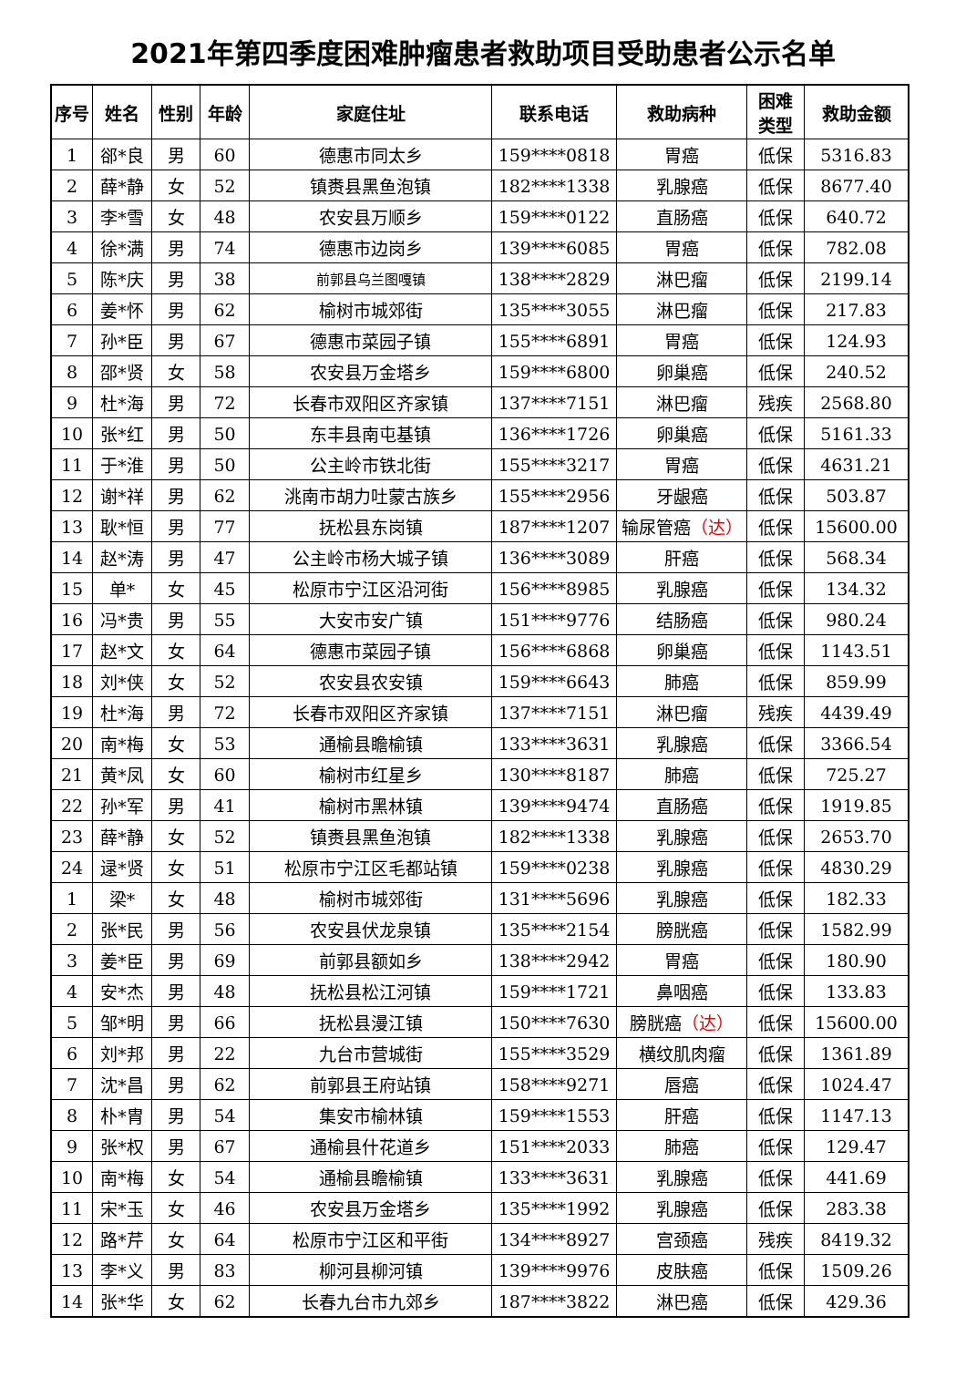2021年第四季度困难肿瘤患者救助项目受助患者公示名单
| 序号 | 姓名 | 性别 | 年龄 | 家庭住址 | 联系电话 | 救助病种 | 困难 类型 | 救助金额 |
| --- | --- | --- | --- | --- | --- | --- | --- | --- |
| 1 | 郤*良 | 男 | 60 | 德惠市同太乡 | 159****0818 | 胃癌 | 低保 | 5316.83 |
| 2 | 薛*静 | 女 | 52 | 镇赉县黑鱼泡镇 | 182****1338 | 乳腺癌 | 低保 | 8677.40 |
| 3 | 李*雪 | 女 | 48 | 农安县万顺乡 | 159****0122 | 直肠癌 | 低保 | 640.72 |
| 4 | 徐*满 | 男 | 74 | 德惠市边岗乡 | 139****6085 | 胃癌 | 低保 | 782.08 |
| 5 | 陈*庆 | 男 | 38 | 前郭县乌兰图嘎镇 | 138****2829 | 淋巴瘤 | 低保 | 2199.14 |
| 6 | 姜*怀 | 男 | 62 | 榆树市城郊街 | 135****3055 | 淋巴瘤 | 低保 | 217.83 |
| 7 | 孙*臣 | 男 | 67 | 德惠市菜园子镇 | 155****6891 | 胃癌 | 低保 | 124.93 |
| 8 | 邵*贤 | 女 | 58 | 农安县万金塔乡 | 159****6800 | 卵巢癌 | 低保 | 240.52 |
| 9 | 杜*海 | 男 | 72 | 长春市双阳区齐家镇 | 137****7151 | 淋巴瘤 | 残疾 | 2568.80 |
| 10 | 张*红 | 男 | 50 | 东丰县南屯基镇 | 136****1726 | 卵巢癌 | 低保 | 5161.33 |
| 11 | 于*淮 | 男 | 50 | 公主岭市铁北街 | 155****3217 | 胃癌 | 低保 | 4631.21 |
| 12 | 谢*祥 | 男 | 62 | 洮南市胡力吐蒙古族乡 | 155****2956 | 牙龈癌 | 低保 | 503.87 |
| 13 | 耿*恒 | 男 | 77 | 抚松县东岗镇 | 187****1207 | 输尿管癌 （达） | 低保 | 15600.00 |
| 14 | 赵*涛 | 男 | 47 | 公主岭市杨大城子镇 | 136****3089 | 肝癌 | 低保 | 568.34 |
| 15 | 单* | 女 | 45 | 松原市宁江区沿河街 | 156****8985 | 乳腺癌 | 低保 | 134.32 |
| 16 | 冯*贵 | 男 | 55 | 大安市安广镇 | 151****9776 | 结肠癌 | 低保 | 980.24 |
| 17 | 赵*文 | 女 | 64 | 德惠市菜园子镇 | 156****6868 | 卵巢癌 | 低保 | 1143.51 |
| 18 | 刘*侠 | 女 | 52 | 农安县农安镇 | 159****6643 | 肺癌 | 低保 | 859.99 |
| 19 | 杜*海 | 男 | 72 | 长春市双阳区齐家镇 | 137****7151 | 淋巴瘤 | 残疾 | 4439.49 |
| 20 | 南*梅 | 女 | 53 | 通榆县瞻榆镇 | 133****3631 | 乳腺癌 | 低保 | 3366.54 |
| 21 | 黄*凤 | 女 | 60 | 榆树市红星乡 | 130****8187 | 肺癌 | 低保 | 725.27 |
| 22 | 孙*军 | 男 | 41 | 榆树市黑林镇 | 139****9474 | 直肠癌 | 低保 | 1919.85 |
| 23 | 薛*静 | 女 | 52 | 镇赉县黑鱼泡镇 | 182****1338 | 乳腺癌 | 低保 | 2653.70 |
| 24 | 逯*贤 | 女 | 51 | 松原市宁江区毛都站镇 | 159****0238 | 乳腺癌 | 低保 | 4830.29 |
| 1 | 梁* | 女 | 48 | 榆树市城郊街 | 131****5696 | 乳腺癌 | 低保 | 182.33 |
| 2 | 张*民 | 男 | 56 | 农安县伏龙泉镇 | 135****2154 | 膀胱癌 | 低保 | 1582.99 |
| 3 | 姜*臣 | 男 | 69 | 前郭县额如乡 | 138****2942 | 胃癌 | 低保 | 180.90 |
| 4 | 安*杰 | 男 | 48 | 抚松县松江河镇 | 159****1721 | 鼻咽癌 | 低保 | 133.83 |
| 5 | 邹*明 | 男 | 66 | 抚松县漫江镇 | 150****7630 | 膀胱癌 （达） | 低保 | 15600.00 |
| 6 | 刘*邦 | 男 | 22 | 九台市营城街 | 155****3529 | 横纹肌肉瘤 | 低保 | 1361.89 |
| 7 | 沈*昌 | 男 | 62 | 前郭县王府站镇 | 158****9271 | 唇癌 | 低保 | 1024.47 |
| 8 | 朴*胄 | 男 | 54 | 集安市榆林镇 | 159****1553 | 肝癌 | 低保 | 1147.13 |
| 9 | 张*权 | 男 | 67 | 通榆县什花道乡 | 151****2033 | 肺癌 | 低保 | 129.47 |
| 10 | 南*梅 | 女 | 54 | 通榆县瞻榆镇 | 133****3631 | 乳腺癌 | 低保 | 441.69 |
| 11 | 宋*玉 | 女 | 46 | 农安县万金塔乡 | 135****1992 | 乳腺癌 | 低保 | 283.38 |
| 12 | 路*芹 | 女 | 64 | 松原市宁江区和平街 | 134****8927 | 宫颈癌 | 残疾 | 8419.32 |
| 13 | 李*义 | 男 | 83 | 柳河县柳河镇 | 139****9976 | 皮肤癌 | 低保 | 1509.26 |
| 14 | 张*华 | 女 | 62 | 长春九台市九郊乡 | 187****3822 | 淋巴癌 | 低保 | 429.36 |